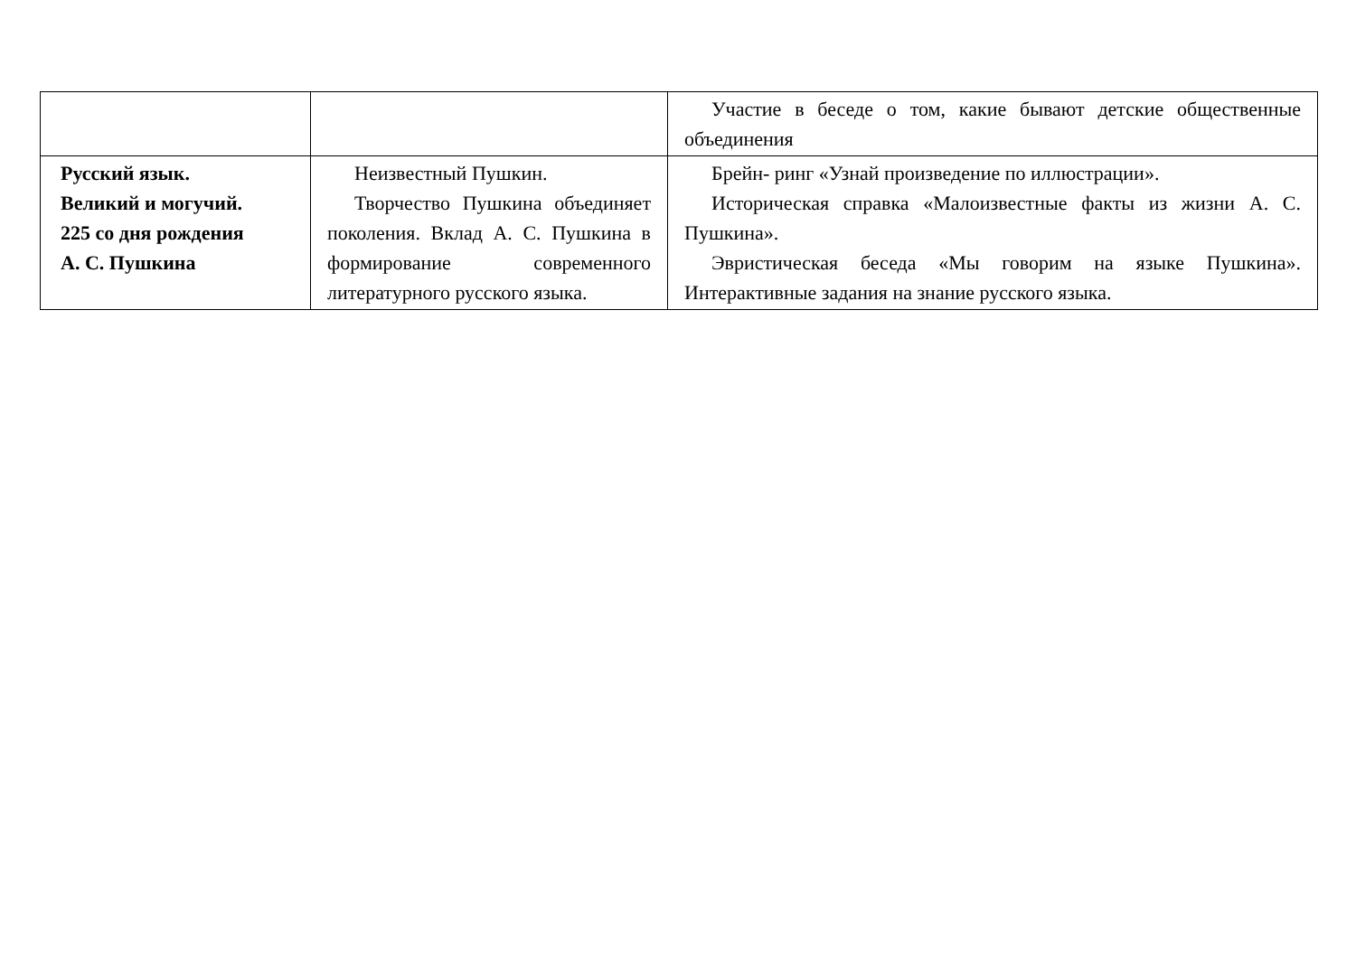| | | Участие в беседе о том, какие бывают детские общественные объединения |
| Русский язык. Великий и могучий. 225 со дня рождения А. С. Пушкина | Неизвестный Пушкин. Творчество Пушкина объединяет поколения. Вклад А. С. Пушкина в формирование современного литературного русского языка. | Брейн- ринг «Узнай произведение по иллюстрации». Историческая справка «Малоизвестные факты из жизни А. С. Пушкина». Эвристическая беседа «Мы говорим на языке Пушкина». Интерактивные задания на знание русского языка. |